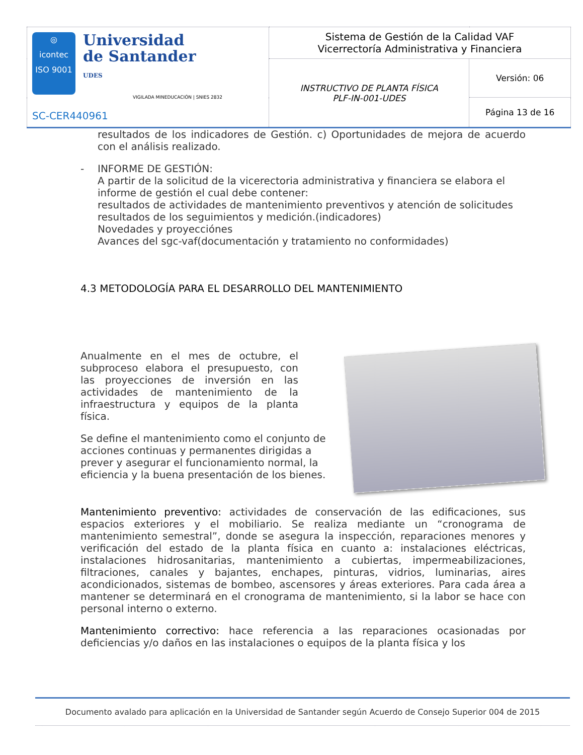| ◎ icontec ISO 9001 Universidad de Santander UDES VIGILADA MINEDUCACIÓN / SNIES 2832 SC-CER440961 | Sistema de Gestión de la Calidad VAF Vicerrectoría Administrativa y Financiera | |
| | INSTRUCTIVO DE PLANTA FÍSICA PLF-IN-001-UDES | Versión: 06 |
| | | Página 13 de 16 |
resultados de los indicadores de Gestión. c) Oportunidades de mejora de acuerdo con el análisis realizado.
- INFORME DE GESTIÓN:
A partir de la solicitud de la vicerectoria administrativa y financiera se elabora el informe de gestión el cual debe contener:
resultados de actividades de mantenimiento preventivos y atención de solicitudes
resultados de los seguimientos y medición.(indicadores)
Novedades y proyecciónes
Avances del sgc-vaf(documentación y tratamiento no conformidades)
4.3 METODOLOGÍA PARA EL DESARROLLO DEL MANTENIMIENTO
Anualmente en el mes de octubre, el subproceso elabora el presupuesto, con las proyecciones de inversión en las actividades de mantenimiento de la infraestructura y equipos de la planta física.
Se define el mantenimiento como el conjunto de acciones continuas y permanentes dirigidas a prever y asegurar el funcionamiento normal, la eficiencia y la buena presentación de los bienes.
Mantenimiento preventivo: actividades de conservación de las edificaciones, sus espacios exteriores y el mobiliario. Se realiza mediante un “cronograma de mantenimiento semestral”, donde se asegura la inspección, reparaciones menores y verificación del estado de la planta física en cuanto a: instalaciones eléctricas, instalaciones hidrosanitarias, mantenimiento a cubiertas, impermeabilizaciones, filtraciones, canales y bajantes, enchapes, pinturas, vidrios, luminarias, aires acondicionados, sistemas de bombeo, ascensores y áreas exteriores. Para cada área a mantener se determinará en el cronograma de mantenimiento, si la labor se hace con personal interno o externo.
Mantenimiento correctivo: hace referencia a las reparaciones ocasionadas por deficiencias y/o daños en las instalaciones o equipos de la planta física y los
Documento avalado para aplicación en la Universidad de Santander según Acuerdo de Consejo Superior 004 de 2015